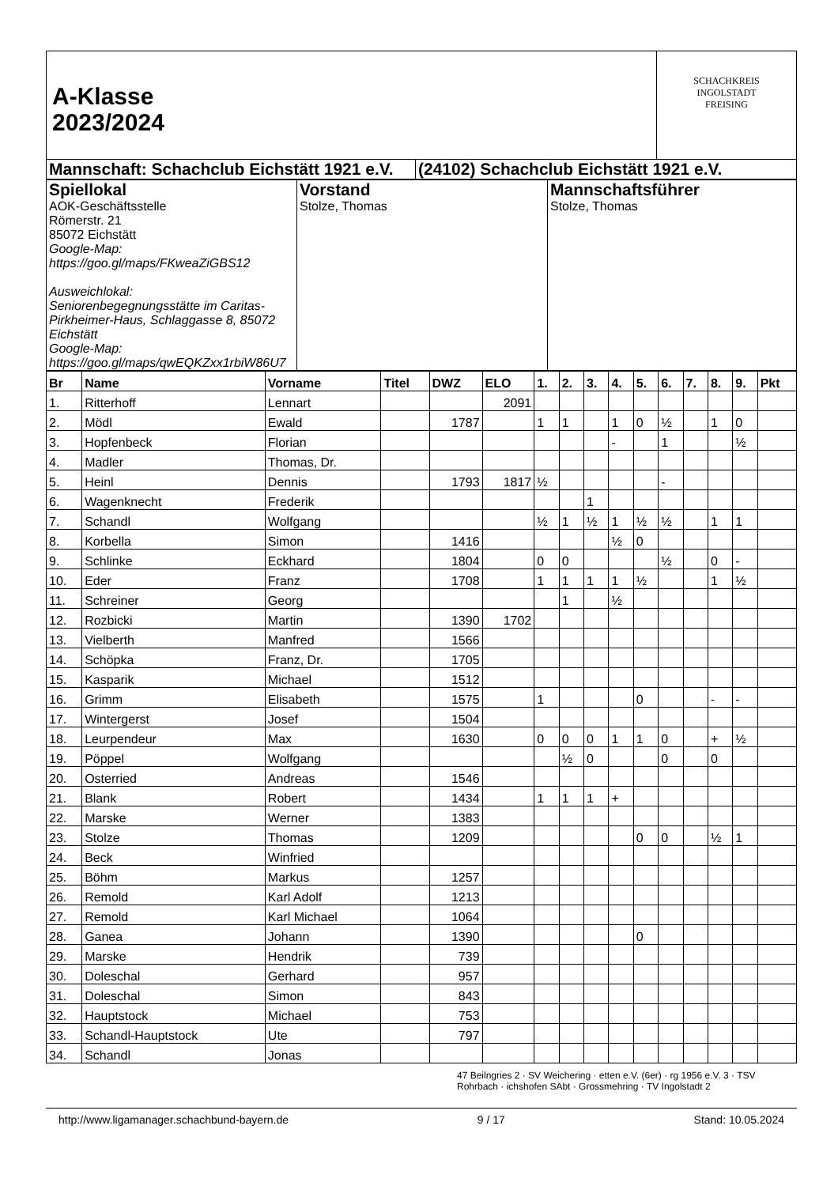| A-Klasse 2023/2024 | | SCHACHKREIS INGOLSTADT FREISING |
| Mannschaft: Schachclub Eichstätt 1921 e.V. | (24102) Schachclub Eichstätt 1921 e.V. | |
| Spiellokal AOK-Geschäftsstelle Römerstr. 21 85072 Eichstätt Google-Map: https://goo.gl/maps/FKweaZiGBS12 Ausweichlokal: Seniorenbegegnungsstätte im Caritas-Pirkheimer-Haus, Schlaggasse 8, 85072 Eichstätt Google-Map: https://goo.gl/maps/qwEQKZxx1rbiW86U7 | Vorstand Stolze, Thomas | Mannschaftsführer Stolze, Thomas |
| Br | Name | Vorname | Titel | DWZ | ELO | 1. | 2. | 3. | 4. | 5. | 6. | 7. | 8. | 9. | Pkt |
| --- | --- | --- | --- | --- | --- | --- | --- | --- | --- | --- | --- | --- | --- | --- | --- |
| 1. | Ritterhoff | Lennart | | | 2091 | | | | | | | | | | |
| 2. | Mödl | Ewald | | 1787 | | 1 | 1 | | 1 | 0 | ½ | | 1 | 0 | |
| 3. | Hopfenbeck | Florian | | | | | | | - | | 1 | | | ½ | |
| 4. | Madler | Thomas, Dr. | | | | | | | | | | | | | |
| 5. | Heinl | Dennis | | 1793 | 1817 | ½ | | | | | - | | | | |
| 6. | Wagenknecht | Frederik | | | | | | 1 | | | | | | | |
| 7. | Schandl | Wolfgang | | | | ½ | 1 | ½ | 1 | ½ | ½ | | 1 | 1 | |
| 8. | Korbella | Simon | | 1416 | | | | | ½ | 0 | | | | | |
| 9. | Schlinke | Eckhard | | 1804 | | 0 | 0 | | | | ½ | | 0 | - | |
| 10. | Eder | Franz | | 1708 | | 1 | 1 | 1 | 1 | ½ | | | 1 | ½ | |
| 11. | Schreiner | Georg | | | | | 1 | | ½ | | | | | | |
| 12. | Rozbicki | Martin | | 1390 | 1702 | | | | | | | | | | |
| 13. | Vielberth | Manfred | | 1566 | | | | | | | | | | | |
| 14. | Schöpka | Franz, Dr. | | 1705 | | | | | | | | | | | |
| 15. | Kasparik | Michael | | 1512 | | | | | | | | | | | |
| 16. | Grimm | Elisabeth | | 1575 | | 1 | | | | 0 | | | - | - | |
| 17. | Wintergerst | Josef | | 1504 | | | | | | | | | | | |
| 18. | Leurpendeur | Max | | 1630 | | 0 | 0 | 0 | 1 | 1 | 0 | | + | ½ | |
| 19. | Pöppel | Wolfgang | | | | | ½ | 0 | | | 0 | | 0 | | |
| 20. | Osterried | Andreas | | 1546 | | | | | | | | | | | |
| 21. | Blank | Robert | | 1434 | | 1 | 1 | 1 | + | | | | | | |
| 22. | Marske | Werner | | 1383 | | | | | | | | | | | |
| 23. | Stolze | Thomas | | 1209 | | | | | | 0 | 0 | | ½ | 1 | |
| 24. | Beck | Winfried | | | | | | | | | | | | | |
| 25. | Böhm | Markus | | 1257 | | | | | | | | | | | |
| 26. | Remold | Karl Adolf | | 1213 | | | | | | | | | | | |
| 27. | Remold | Karl Michael | | 1064 | | | | | | | | | | | |
| 28. | Ganea | Johann | | 1390 | | | | | | 0 | | | | | |
| 29. | Marske | Hendrik | | 739 | | | | | | | | | | | |
| 30. | Doleschal | Gerhard | | 957 | | | | | | | | | | | |
| 31. | Doleschal | Simon | | 843 | | | | | | | | | | | |
| 32. | Hauptstock | Michael | | 753 | | | | | | | | | | | |
| 33. | Schandl-Hauptstock | Ute | | 797 | | | | | | | | | | | |
| 34. | Schandl | Jonas | | | | | | | | | | | | | |
47 Beilngries 2 · SV Weichering · etten e.V. (6er) · rg 1956 e.V. 3 · TSV Rohrbach · ichshofen SAbt · Grossmehring · TV Ingolstadt 2
http://www.ligamanager.schachbund-bayern.de 9 / 17 Stand: 10.05.2024